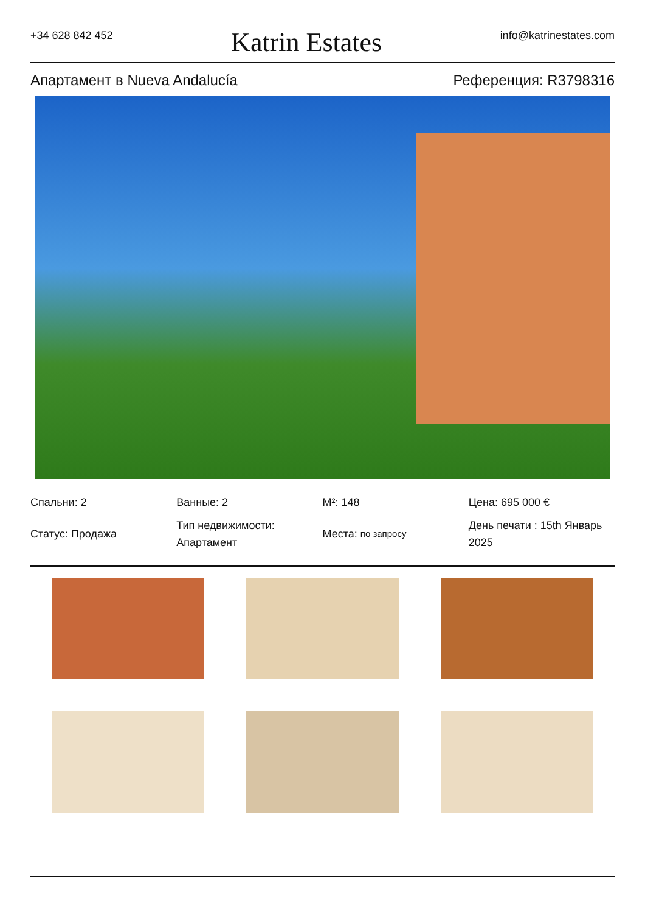+34 628 842 452 Katrin Estates info@katrinestates.com
Апартамент в Nueva Andalucía Референция: R3798316
Спальни: 2
Ванные: 2
M²: 148
Цена: 695 000 €
Статус: Продажа
Тип недвижимости: Апартамент
Места: по запросу
День печати : 15th Январь 2025